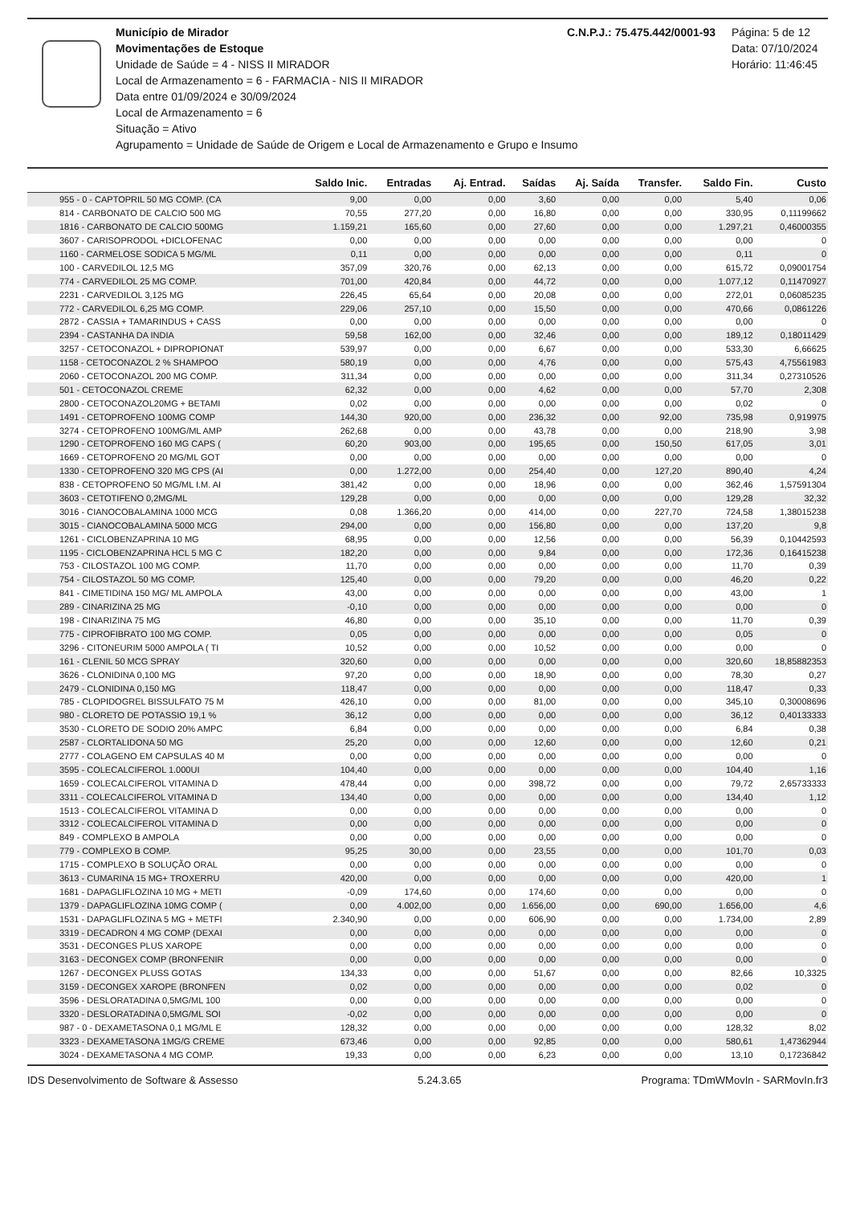Município de Mirador C.N.P.J.: 75.475.442/0001-93
Movimentações de Estoque
Unidade de Saúde = 4 - NISS II MIRADOR
Local de Armazenamento = 6 - FARMACIA - NIS II MIRADOR
Data entre 01/09/2024 e 30/09/2024
Local de Armazenamento = 6
Situação = Ativo
Agrupamento = Unidade de Saúde de Origem e Local de Armazenamento e Grupo e Insumo
Página: 5 de 12
Data: 07/10/2024
Horário: 11:46:45
| | Saldo Inic. | Entradas | Aj. Entrad. | Saídas | Aj. Saída | Transfer. | Saldo Fin. | Custo |
| --- | --- | --- | --- | --- | --- | --- | --- | --- |
| 955 - 0 - CAPTOPRIL 50 MG COMP. (CA | 9,00 | 0,00 | 0,00 | 3,60 | 0,00 | 0,00 | 5,40 | 0,06 |
| 814 - CARBONATO DE CALCIO 500 MG | 70,55 | 277,20 | 0,00 | 16,80 | 0,00 | 0,00 | 330,95 | 0,11199662 |
| 1816 - CARBONATO DE CALCIO 500MG | 1.159,21 | 165,60 | 0,00 | 27,60 | 0,00 | 0,00 | 1.297,21 | 0,46000355 |
| 3607 - CARISOPRODOL +DICLOFENAC | 0,00 | 0,00 | 0,00 | 0,00 | 0,00 | 0,00 | 0,00 | 0 |
| 1160 - CARMELOSE SODICA 5 MG/ML | 0,11 | 0,00 | 0,00 | 0,00 | 0,00 | 0,00 | 0,11 | 0 |
| 100 - CARVEDILOL 12,5 MG | 357,09 | 320,76 | 0,00 | 62,13 | 0,00 | 0,00 | 615,72 | 0,09001754 |
| 774 - CARVEDILOL 25 MG COMP. | 701,00 | 420,84 | 0,00 | 44,72 | 0,00 | 0,00 | 1.077,12 | 0,11470927 |
| 2231 - CARVEDILOL 3,125 MG | 226,45 | 65,64 | 0,00 | 20,08 | 0,00 | 0,00 | 272,01 | 0,06085235 |
| 772 - CARVEDILOL 6,25 MG COMP. | 229,06 | 257,10 | 0,00 | 15,50 | 0,00 | 0,00 | 470,66 | 0,0861226 |
| 2872 - CASSIA + TAMARINDUS + CASS | 0,00 | 0,00 | 0,00 | 0,00 | 0,00 | 0,00 | 0,00 | 0 |
| 2394 - CASTANHA DA INDIA | 59,58 | 162,00 | 0,00 | 32,46 | 0,00 | 0,00 | 189,12 | 0,18011429 |
| 3257 - CETOCONAZOL + DIPROPIONAT | 539,97 | 0,00 | 0,00 | 6,67 | 0,00 | 0,00 | 533,30 | 6,66625 |
| 1158 - CETOCONAZOL 2 % SHAMPOO | 580,19 | 0,00 | 0,00 | 4,76 | 0,00 | 0,00 | 575,43 | 4,75561983 |
| 2060 - CETOCONAZOL 200 MG COMP. | 311,34 | 0,00 | 0,00 | 0,00 | 0,00 | 0,00 | 311,34 | 0,27310526 |
| 501 - CETOCONAZOL CREME | 62,32 | 0,00 | 0,00 | 4,62 | 0,00 | 0,00 | 57,70 | 2,308 |
| 2800 - CETOCONAZOL20MG + BETAMI | 0,02 | 0,00 | 0,00 | 0,00 | 0,00 | 0,00 | 0,02 | 0 |
| 1491 - CETOPROFENO 100MG COMP | 144,30 | 920,00 | 0,00 | 236,32 | 0,00 | 92,00 | 735,98 | 0,919975 |
| 3274 - CETOPROFENO 100MG/ML AMP | 262,68 | 0,00 | 0,00 | 43,78 | 0,00 | 0,00 | 218,90 | 3,98 |
| 1290 - CETOPROFENO 160 MG CAPS ( | 60,20 | 903,00 | 0,00 | 195,65 | 0,00 | 150,50 | 617,05 | 3,01 |
| 1669 - CETOPROFENO 20 MG/ML GOT | 0,00 | 0,00 | 0,00 | 0,00 | 0,00 | 0,00 | 0,00 | 0 |
| 1330 - CETOPROFENO 320 MG CPS (AI | 0,00 | 1.272,00 | 0,00 | 254,40 | 0,00 | 127,20 | 890,40 | 4,24 |
| 838 - CETOPROFENO 50 MG/ML I.M. AI | 381,42 | 0,00 | 0,00 | 18,96 | 0,00 | 0,00 | 362,46 | 1,57591304 |
| 3603 - CETOTIFENO 0,2MG/ML | 129,28 | 0,00 | 0,00 | 0,00 | 0,00 | 0,00 | 129,28 | 32,32 |
| 3016 - CIANOCOBALAMINA 1000 MCG | 0,08 | 1.366,20 | 0,00 | 414,00 | 0,00 | 227,70 | 724,58 | 1,38015238 |
| 3015 - CIANOCOBALAMINA 5000 MCG | 294,00 | 0,00 | 0,00 | 156,80 | 0,00 | 0,00 | 137,20 | 9,8 |
| 1261 - CICLOBENZAPRINA 10 MG | 68,95 | 0,00 | 0,00 | 12,56 | 0,00 | 0,00 | 56,39 | 0,10442593 |
| 1195 - CICLOBENZAPRINA HCL 5 MG C | 182,20 | 0,00 | 0,00 | 9,84 | 0,00 | 0,00 | 172,36 | 0,16415238 |
| 753 - CILOSTAZOL 100 MG COMP. | 11,70 | 0,00 | 0,00 | 0,00 | 0,00 | 0,00 | 11,70 | 0,39 |
| 754 - CILOSTAZOL 50 MG COMP. | 125,40 | 0,00 | 0,00 | 79,20 | 0,00 | 0,00 | 46,20 | 0,22 |
| 841 - CIMETIDINA 150 MG/ ML AMPOLA | 43,00 | 0,00 | 0,00 | 0,00 | 0,00 | 0,00 | 43,00 | 1 |
| 289 - CINARIZINA 25 MG | -0,10 | 0,00 | 0,00 | 0,00 | 0,00 | 0,00 | 0,00 | 0 |
| 198 - CINARIZINA 75 MG | 46,80 | 0,00 | 0,00 | 35,10 | 0,00 | 0,00 | 11,70 | 0,39 |
| 775 - CIPROFIBRATO 100 MG COMP. | 0,05 | 0,00 | 0,00 | 0,00 | 0,00 | 0,00 | 0,05 | 0 |
| 3296 - CITONEURIM 5000 AMPOLA ( TI | 10,52 | 0,00 | 0,00 | 10,52 | 0,00 | 0,00 | 0,00 | 0 |
| 161 - CLENIL 50 MCG SPRAY | 320,60 | 0,00 | 0,00 | 0,00 | 0,00 | 0,00 | 320,60 | 18,85882353 |
| 3626 - CLONIDINA 0,100 MG | 97,20 | 0,00 | 0,00 | 18,90 | 0,00 | 0,00 | 78,30 | 0,27 |
| 2479 - CLONIDINA 0,150 MG | 118,47 | 0,00 | 0,00 | 0,00 | 0,00 | 0,00 | 118,47 | 0,33 |
| 785 - CLOPIDOGREL BISSULFATO 75 M | 426,10 | 0,00 | 0,00 | 81,00 | 0,00 | 0,00 | 345,10 | 0,30008696 |
| 980 - CLORETO DE POTASSIO 19,1 % | 36,12 | 0,00 | 0,00 | 0,00 | 0,00 | 0,00 | 36,12 | 0,40133333 |
| 3530 - CLORETO DE SODIO 20% AMPC | 6,84 | 0,00 | 0,00 | 0,00 | 0,00 | 0,00 | 6,84 | 0,38 |
| 2587 - CLORTALIDONA 50 MG | 25,20 | 0,00 | 0,00 | 12,60 | 0,00 | 0,00 | 12,60 | 0,21 |
| 2777 - COLAGENO EM CAPSULAS 40 M | 0,00 | 0,00 | 0,00 | 0,00 | 0,00 | 0,00 | 0,00 | 0 |
| 3595 - COLECALCIFEROL 1.000UI | 104,40 | 0,00 | 0,00 | 0,00 | 0,00 | 0,00 | 104,40 | 1,16 |
| 1659 - COLECALCIFEROL VITAMINA D | 478,44 | 0,00 | 0,00 | 398,72 | 0,00 | 0,00 | 79,72 | 2,65733333 |
| 3311 - COLECALCIFEROL VITAMINA D | 134,40 | 0,00 | 0,00 | 0,00 | 0,00 | 0,00 | 134,40 | 1,12 |
| 1513 - COLECALCIFEROL VITAMINA D | 0,00 | 0,00 | 0,00 | 0,00 | 0,00 | 0,00 | 0,00 | 0 |
| 3312 - COLECALCIFEROL VITAMINA D | 0,00 | 0,00 | 0,00 | 0,00 | 0,00 | 0,00 | 0,00 | 0 |
| 849 - COMPLEXO B AMPOLA | 0,00 | 0,00 | 0,00 | 0,00 | 0,00 | 0,00 | 0,00 | 0 |
| 779 - COMPLEXO B COMP. | 95,25 | 30,00 | 0,00 | 23,55 | 0,00 | 0,00 | 101,70 | 0,03 |
| 1715 - COMPLEXO B SOLUÇÃO ORAL | 0,00 | 0,00 | 0,00 | 0,00 | 0,00 | 0,00 | 0,00 | 0 |
| 3613 - CUMARINA 15 MG+ TROXERRU | 420,00 | 0,00 | 0,00 | 0,00 | 0,00 | 0,00 | 420,00 | 1 |
| 1681 - DAPAGLIFLOZINA 10 MG + METI | -0,09 | 174,60 | 0,00 | 174,60 | 0,00 | 0,00 | 0,00 | 0 |
| 1379 - DAPAGLIFLOZINA 10MG COMP ( | 0,00 | 4.002,00 | 0,00 | 1.656,00 | 0,00 | 690,00 | 1.656,00 | 4,6 |
| 1531 - DAPAGLIFLOZINA 5 MG + METFI | 2.340,90 | 0,00 | 0,00 | 606,90 | 0,00 | 0,00 | 1.734,00 | 2,89 |
| 3319 - DECADRON 4 MG COMP (DEXAI | 0,00 | 0,00 | 0,00 | 0,00 | 0,00 | 0,00 | 0,00 | 0 |
| 3531 - DECONGES PLUS XAROPE | 0,00 | 0,00 | 0,00 | 0,00 | 0,00 | 0,00 | 0,00 | 0 |
| 3163 - DECONGEX COMP (BRONFENIR | 0,00 | 0,00 | 0,00 | 0,00 | 0,00 | 0,00 | 0,00 | 0 |
| 1267 - DECONGEX PLUSS GOTAS | 134,33 | 0,00 | 0,00 | 51,67 | 0,00 | 0,00 | 82,66 | 10,3325 |
| 3159 - DECONGEX XAROPE (BRONFEN | 0,02 | 0,00 | 0,00 | 0,00 | 0,00 | 0,00 | 0,02 | 0 |
| 3596 - DESLORATADINA 0,5MG/ML 100 | 0,00 | 0,00 | 0,00 | 0,00 | 0,00 | 0,00 | 0,00 | 0 |
| 3320 - DESLORATADINA 0,5MG/ML SOI | -0,02 | 0,00 | 0,00 | 0,00 | 0,00 | 0,00 | 0,00 | 0 |
| 987 - 0 - DEXAMETASONA 0,1 MG/ML E | 128,32 | 0,00 | 0,00 | 0,00 | 0,00 | 0,00 | 128,32 | 8,02 |
| 3323 - DEXAMETASONA 1MG/G CREME | 673,46 | 0,00 | 0,00 | 92,85 | 0,00 | 0,00 | 580,61 | 1,47362944 |
| 3024 - DEXAMETASONA 4 MG COMP. | 19,33 | 0,00 | 0,00 | 6,23 | 0,00 | 0,00 | 13,10 | 0,17236842 |
IDS Desenvolvimento de Software & Assesso 5.24.3.65 Programa: TDmWMovIn - SARMovIn.fr3